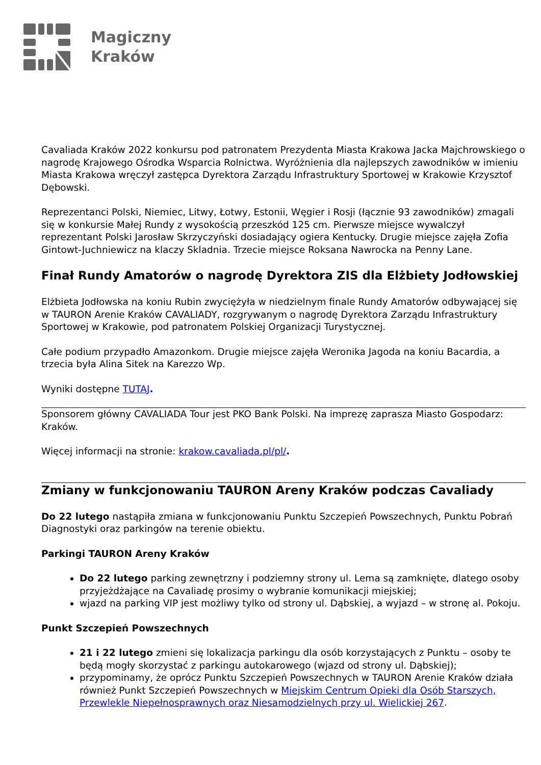Magiczny
Kraków
Cavaliada Kraków 2022 konkursu pod patronatem Prezydenta Miasta Krakowa Jacka Majchrowskiego o nagrodę Krajowego Ośrodka Wsparcia Rolnictwa. Wyróżnienia dla najlepszych zawodników w imieniu Miasta Krakowa wręczył zastępca Dyrektora Zarządu Infrastruktury Sportowej w Krakowie Krzysztof Dębowski.
Reprezentanci Polski, Niemiec, Litwy, Łotwy, Estonii, Węgier i Rosji (łącznie 93 zawodników) zmagali się w konkursie Małej Rundy z wysokością przeszkód 125 cm. Pierwsze miejsce wywalczył reprezentant Polski Jarosław Skrzyczyński dosiadający ogiera Kentucky. Drugie miejsce zajęła Zofia Gintowt-Juchniewicz na klaczy Skladnia. Trzecie miejsce Roksana Nawrocka na Penny Lane.
Finał Rundy Amatorów o nagrodę Dyrektora ZIS dla Elżbiety Jodłowskiej
Elżbieta Jodłowska na koniu Rubin zwyciężyła w niedzielnym finale Rundy Amatorów odbywającej się w TAURON Arenie Kraków CAVALIADY, rozgrywanym o nagrodę Dyrektora Zarządu Infrastruktury Sportowej w Krakowie, pod patronatem Polskiej Organizacji Turystycznej.
Całe podium przypadło Amazonkom. Drugie miejsce zajęła Weronika Jagoda na koniu Bacardia, a trzecia była Alina Sitek na Karezzo Wp.
Wyniki dostępne TUTAJ.
Sponsorem główny CAVALIADA Tour jest PKO Bank Polski. Na imprezę zaprasza Miasto Gospodarz: Kraków.
Więcej informacji na stronie: krakow.cavaliada.pl/pl/.
Zmiany w funkcjonowaniu TAURON Areny Kraków podczas Cavaliady
Do 22 lutego nastąpiła zmiana w funkcjonowaniu Punktu Szczepień Powszechnych, Punktu Pobrań Diagnostyki oraz parkingów na terenie obiektu.
Parkingi TAURON Areny Kraków
Do 22 lutego parking zewnętrzny i podziemny strony ul. Lema są zamknięte, dlatego osoby przyjeżdżające na Cavaliadę prosimy o wybranie komunikacji miejskiej;
wjazd na parking VIP jest możliwy tylko od strony ul. Dąbskiej, a wyjazd – w stronę al. Pokoju.
Punkt Szczepień Powszechnych
21 i 22 lutego zmieni się lokalizacja parkingu dla osób korzystających z Punktu – osoby te będą mogły skorzystać z parkingu autokarowego (wjazd od strony ul. Dąbskiej);
przypominamy, że oprócz Punktu Szczepień Powszechnych w TAURON Arenie Kraków działa również Punkt Szczepień Powszechnych w Miejskim Centrum Opieki dla Osób Starszych, Przewlekle Niepełnosprawnych oraz Niesamodzielnych przy ul. Wielickiej 267.